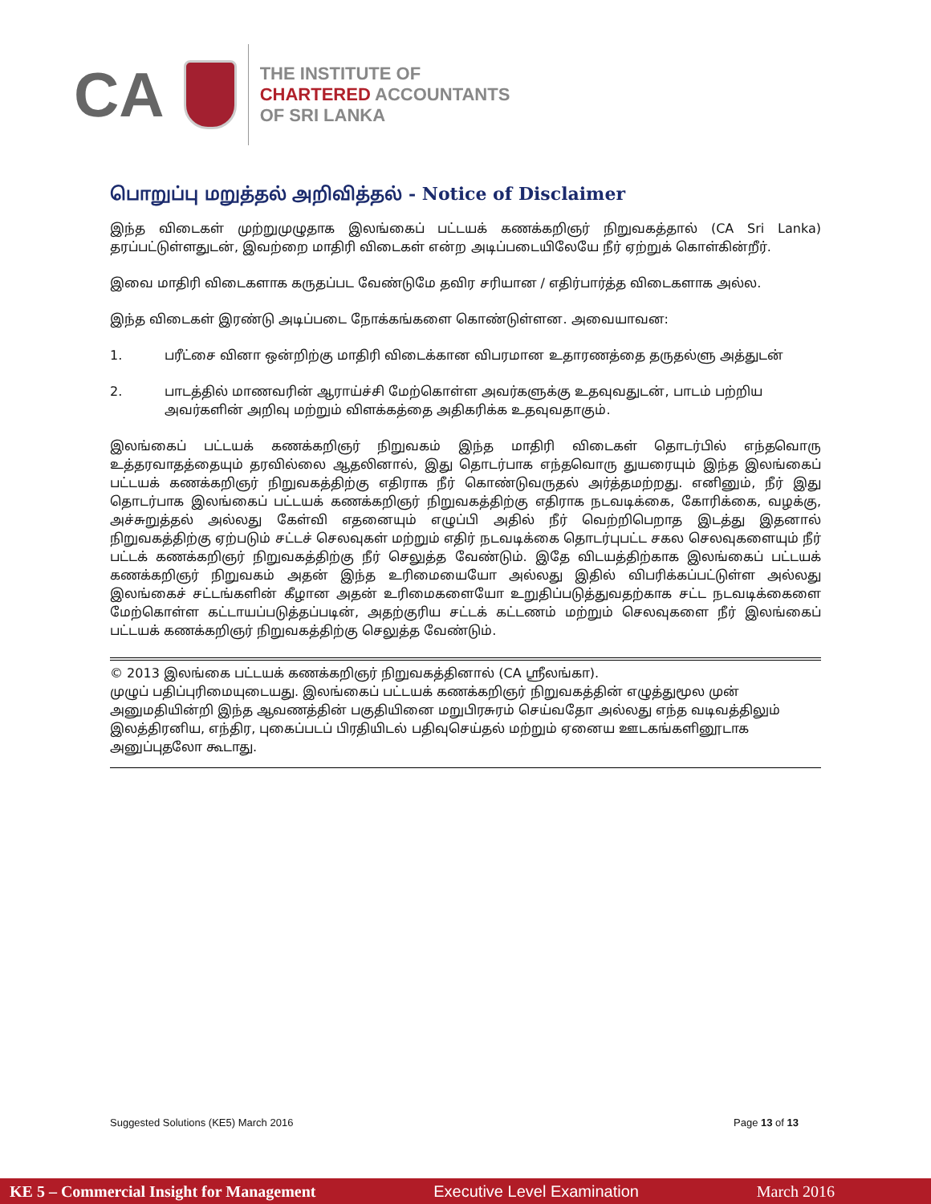CA
THE INSTITUTE OF
CHARTERED ACCOUNTANTS
OF SRI LANKA
பொறுப்பு மறுத்தல் அறிவித்தல் - Notice of Disclaimer
இந்த விடைகள் முற்றுமுழுதாக இலங்கைப் பட்டயக் கணக்கறிஞர் நிறுவகத்தால் (CA Sri Lanka) தரப்பட்டுள்ளதுடன், இவற்றை மாதிரி விடைகள் என்ற அடிப்படையிலேயே நீர் ஏற்றுக் கொள்கின்றீர்.
இவை மாதிரி விடைகளாக கருதப்பட வேண்டுமே தவிர சரியான / எதிர்பார்த்த விடைகளாக அல்ல.
இந்த விடைகள் இரண்டு அடிப்படை நோக்கங்களை கொண்டுள்ளன. அவையாவன:
1. பரீட்சை வினா ஒன்றிற்கு மாதிரி விடைக்கான விபரமான உதாரணத்தை தருதல்ளு அத்துடன்
2. பாடத்தில் மாணவரின் ஆராய்ச்சி மேற்கொள்ள அவர்களுக்கு உதவுவதுடன், பாடம் பற்றிய அவர்களின் அறிவு மற்றும் விளக்கத்தை அதிகரிக்க உதவுவதாகும்.
இலங்கைப் பட்டயக் கணக்கறிஞர் நிறுவகம் இந்த மாதிரி விடைகள் தொடர்பில் எந்தவொரு உத்தரவாதத்தையும் தரவில்லை ஆதலினால், இது தொடர்பாக எந்தவொரு துயரையும் இந்த இலங்கைப் பட்டயக் கணக்கறிஞர் நிறுவகத்திற்கு எதிராக நீர் கொண்டுவருதல் அர்த்தமற்றது. எனினும், நீர் இது தொடர்பாக இலங்கைப் பட்டயக் கணக்கறிஞர் நிறுவகத்திற்கு எதிராக நடவடிக்கை, கோரிக்கை, வழக்கு, அச்சுறுத்தல் அல்லது கேள்வி எதனையும் எழுப்பி அதில் நீர் வெற்றிபெறாத இடத்து இதனால் நிறுவகத்திற்கு ஏற்படும் சட்டச் செலவுகள் மற்றும் எதிர் நடவடிக்கை தொடர்புபட்ட சகல செலவுகளையும் நீர் பட்டக் கணக்கறிஞர் நிறுவகத்திற்கு நீர் செலுத்த வேண்டும். இதே விடயத்திற்காக இலங்கைப் பட்டயக் கணக்கறிஞர் நிறுவகம் அதன் இந்த உரிமையையோ அல்லது இதில் விபரிக்கப்பட்டுள்ள அல்லது இலங்கைச் சட்டங்களின் கீழான அதன் உரிமைகளையோ உறுதிப்படுத்துவதற்காக சட்ட நடவடிக்கைளை மேற்கொள்ள கட்டாயப்படுத்தப்படின், அதற்குரிய சட்டக் கட்டணம் மற்றும் செலவுகளை நீர் இலங்கைப் பட்டயக் கணக்கறிஞர் நிறுவகத்திற்கு செலுத்த வேண்டும்.
© 2013 இலங்கை பட்டயக் கணக்கறிஞர் நிறுவகத்தினால் (CA ஸ்ரீலங்கா).
முழுப் பதிப்புரிமையுடையது. இலங்கைப் பட்டயக் கணக்கறிஞர் நிறுவகத்தின் எழுத்துமூல முன் அனுமதியின்றி இந்த ஆவணத்தின் பகுதியினை மறுபிரசுரம் செய்வதோ அல்லது எந்த வடிவத்திலும் இலத்திரனிய, எந்திர, புகைப்படப் பிரதியிடல் பதிவுசெய்தல் மற்றும் ஏனைய ஊடகங்களினூடாக அனுப்புதலோ கூடாது.
Suggested Solutions (KE5) March 2016 Page 13 of 13
KE 5 – Commercial Insight for Management Executive Level Examination March 2016